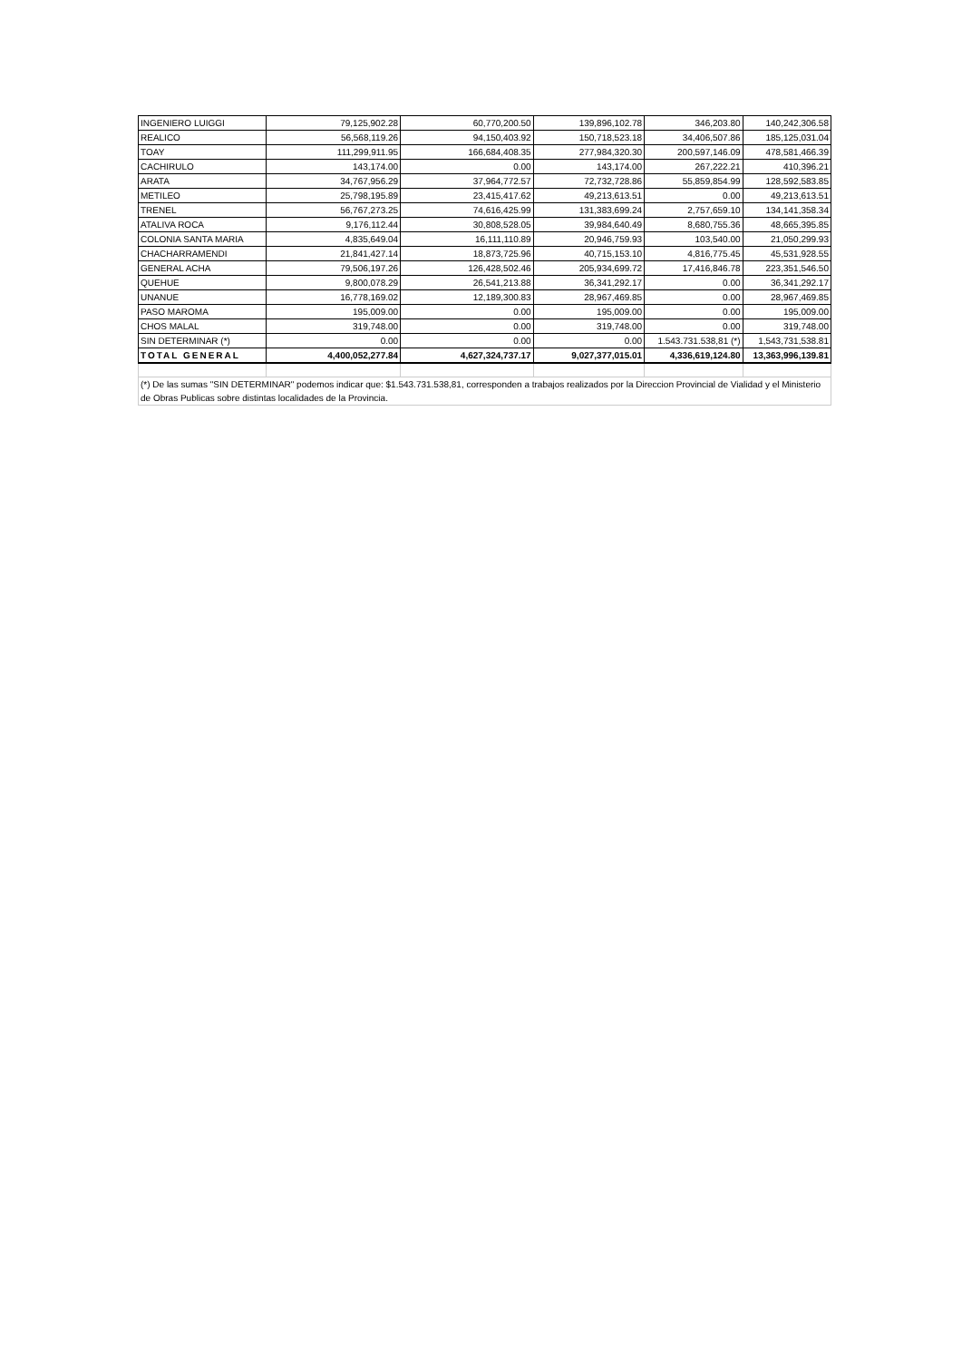| INGENIERO LUIGGI | 79,125,902.28 | 60,770,200.50 | 139,896,102.78 | 346,203.80 | 140,242,306.58 |
| REALICO | 56,568,119.26 | 94,150,403.92 | 150,718,523.18 | 34,406,507.86 | 185,125,031.04 |
| TOAY | 111,299,911.95 | 166,684,408.35 | 277,984,320.30 | 200,597,146.09 | 478,581,466.39 |
| CACHIRULO | 143,174.00 | 0.00 | 143,174.00 | 267,222.21 | 410,396.21 |
| ARATA | 34,767,956.29 | 37,964,772.57 | 72,732,728.86 | 55,859,854.99 | 128,592,583.85 |
| METILEO | 25,798,195.89 | 23,415,417.62 | 49,213,613.51 | 0.00 | 49,213,613.51 |
| TRENEL | 56,767,273.25 | 74,616,425.99 | 131,383,699.24 | 2,757,659.10 | 134,141,358.34 |
| ATALIVA ROCA | 9,176,112.44 | 30,808,528.05 | 39,984,640.49 | 8,680,755.36 | 48,665,395.85 |
| COLONIA SANTA MARIA | 4,835,649.04 | 16,111,110.89 | 20,946,759.93 | 103,540.00 | 21,050,299.93 |
| CHACHARRAMENDI | 21,841,427.14 | 18,873,725.96 | 40,715,153.10 | 4,816,775.45 | 45,531,928.55 |
| GENERAL ACHA | 79,506,197.26 | 126,428,502.46 | 205,934,699.72 | 17,416,846.78 | 223,351,546.50 |
| QUEHUE | 9,800,078.29 | 26,541,213.88 | 36,341,292.17 | 0.00 | 36,341,292.17 |
| UNANUE | 16,778,169.02 | 12,189,300.83 | 28,967,469.85 | 0.00 | 28,967,469.85 |
| PASO MAROMA | 195,009.00 | 0.00 | 195,009.00 | 0.00 | 195,009.00 |
| CHOS MALAL | 319,748.00 | 0.00 | 319,748.00 | 0.00 | 319,748.00 |
| SIN DETERMINAR (*) | 0.00 | 0.00 | 0.00 | 1.543.731.538,81 (*) | 1,543,731,538.81 |
| TOTAL GENERAL | 4,400,052,277.84 | 4,627,324,737.17 | 9,027,377,015.01 | 4,336,619,124.80 | 13,363,996,139.81 |
| (*) De las sumas "SIN DETERMINAR" podemos indicar que: $1.543.731.538,81, corresponden a trabajos realizados por la Direccion Provincial de Vialidad y el Ministerio de Obras Publicas sobre distintas localidades de la Provincia. | | | | | |